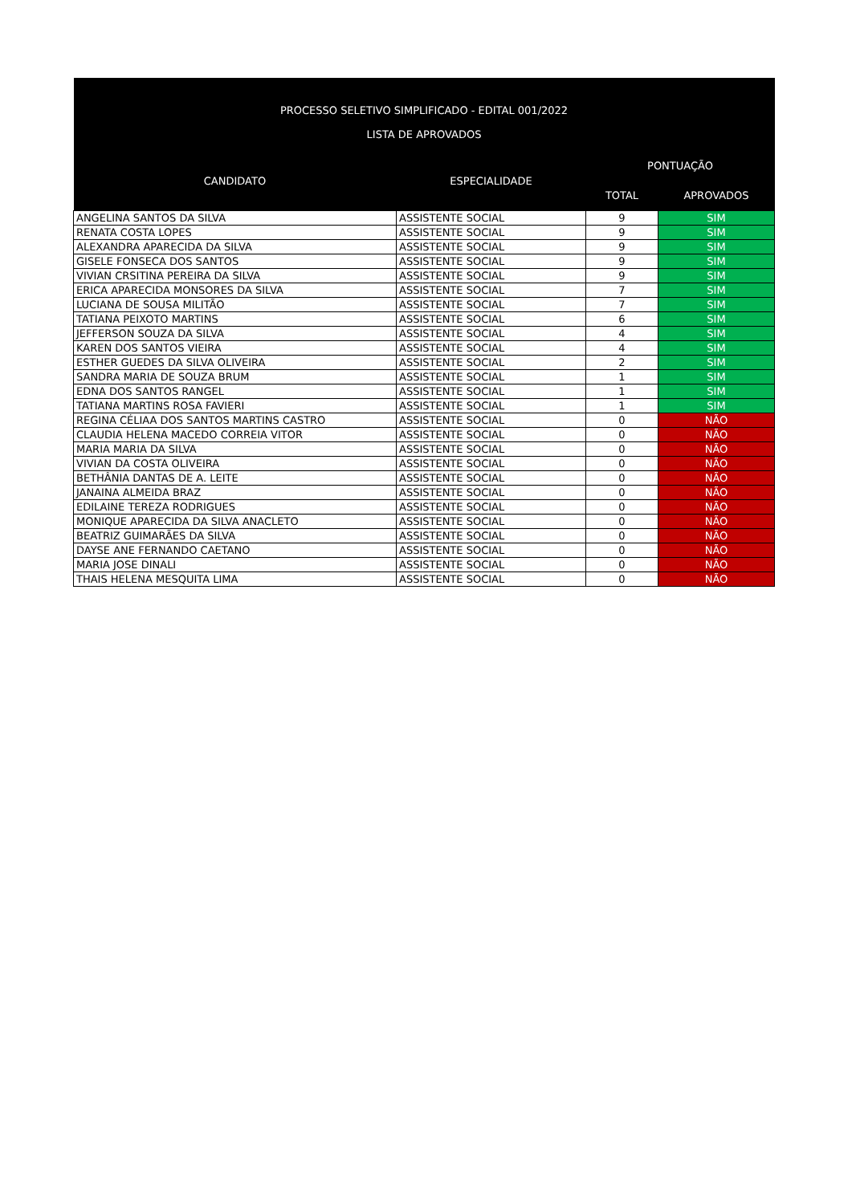| PROCESSO SELETIVO SIMPLIFICADO - EDITAL 001/2022 LISTA DE APROVADOS | | | |
| --- | --- | --- | --- |
| CANDIDATO | ESPECIALIDADE | PONTUAÇÃO | |
| | | TOTAL | APROVADOS |
| ANGELINA SANTOS DA SILVA | ASSISTENTE SOCIAL | 9 | SIM |
| RENATA COSTA LOPES | ASSISTENTE SOCIAL | 9 | SIM |
| ALEXANDRA APARECIDA DA SILVA | ASSISTENTE SOCIAL | 9 | SIM |
| GISELE FONSECA DOS SANTOS | ASSISTENTE SOCIAL | 9 | SIM |
| VIVIAN CRSITINA PEREIRA DA SILVA | ASSISTENTE SOCIAL | 9 | SIM |
| ERICA APARECIDA MONSORES DA SILVA | ASSISTENTE SOCIAL | 7 | SIM |
| LUCIANA DE SOUSA MILITÃO | ASSISTENTE SOCIAL | 7 | SIM |
| TATIANA PEIXOTO MARTINS | ASSISTENTE SOCIAL | 6 | SIM |
| JEFFERSON SOUZA DA SILVA | ASSISTENTE SOCIAL | 4 | SIM |
| KAREN DOS SANTOS VIEIRA | ASSISTENTE SOCIAL | 4 | SIM |
| ESTHER GUEDES DA SILVA OLIVEIRA | ASSISTENTE SOCIAL | 2 | SIM |
| SANDRA MARIA DE SOUZA BRUM | ASSISTENTE SOCIAL | 1 | SIM |
| EDNA DOS SANTOS RANGEL | ASSISTENTE SOCIAL | 1 | SIM |
| TATIANA MARTINS ROSA FAVIERI | ASSISTENTE SOCIAL | 1 | SIM |
| REGINA CÉLIAA DOS SANTOS MARTINS CASTRO | ASSISTENTE SOCIAL | 0 | NÃO |
| CLAUDIA HELENA MACEDO CORREIA VITOR | ASSISTENTE SOCIAL | 0 | NÃO |
| MARIA MARIA DA SILVA | ASSISTENTE SOCIAL | 0 | NÃO |
| VIVIAN DA COSTA OLIVEIRA | ASSISTENTE SOCIAL | 0 | NÃO |
| BETHÂNIA DANTAS DE A. LEITE | ASSISTENTE SOCIAL | 0 | NÃO |
| JANAINA ALMEIDA BRAZ | ASSISTENTE SOCIAL | 0 | NÃO |
| EDILAINE TEREZA RODRIGUES | ASSISTENTE SOCIAL | 0 | NÃO |
| MONIQUE APARECIDA DA SILVA ANACLETO | ASSISTENTE SOCIAL | 0 | NÃO |
| BEATRIZ GUIMARÃES DA SILVA | ASSISTENTE SOCIAL | 0 | NÃO |
| DAYSE ANE FERNANDO CAETANO | ASSISTENTE SOCIAL | 0 | NÃO |
| MARIA JOSE DINALI | ASSISTENTE SOCIAL | 0 | NÃO |
| THAIS HELENA MESQUITA LIMA | ASSISTENTE SOCIAL | 0 | NÃO |